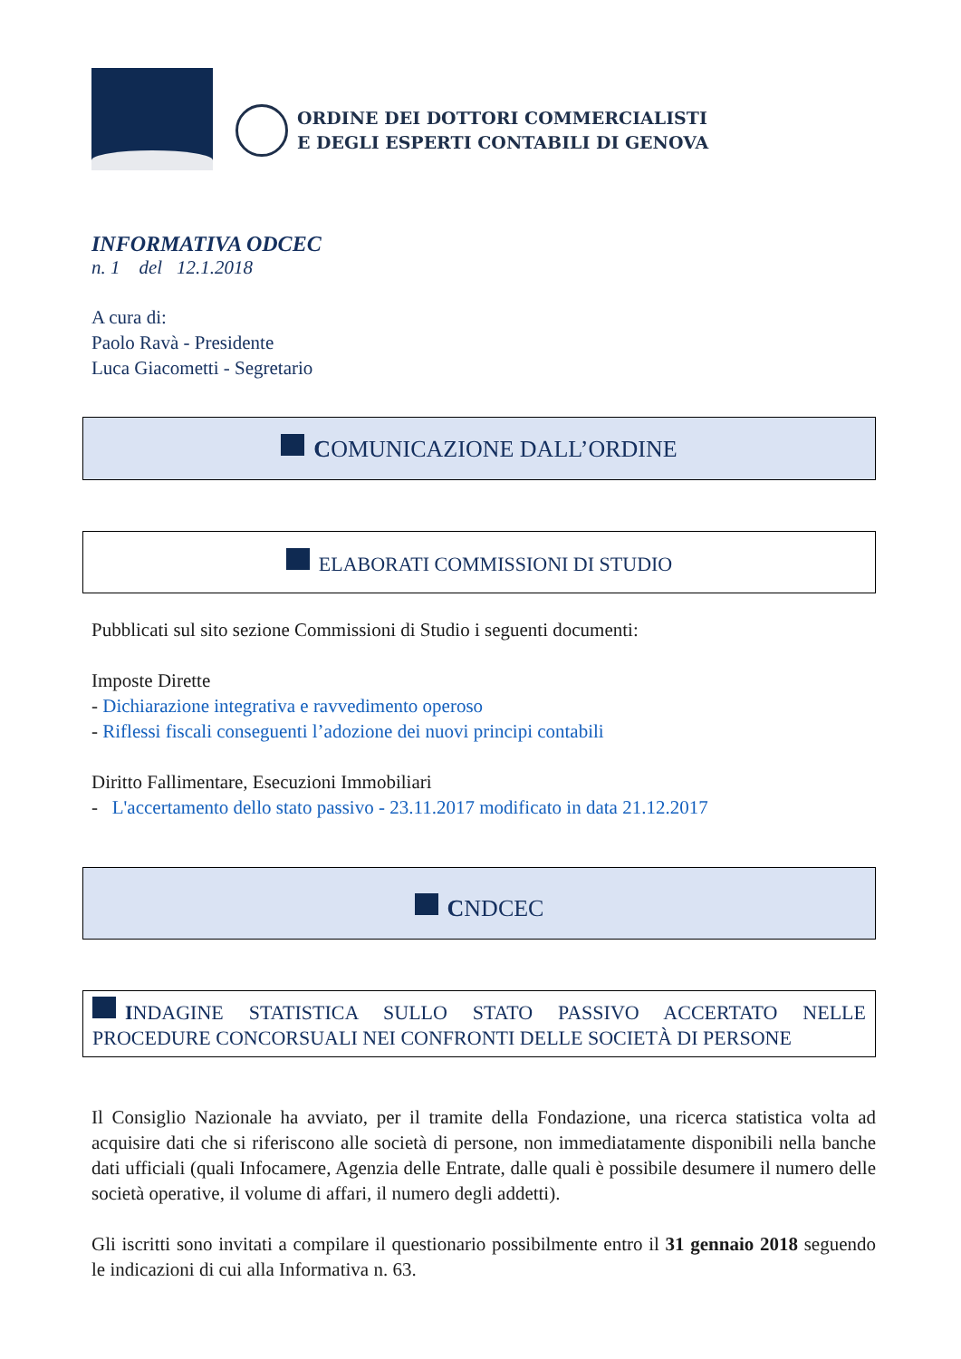ORDINE DEI DOTTORI COMMERCIALISTI
E DEGLI ESPERTI CONTABILI DI GENOVA
INFORMATIVA ODCEC
n. 1 del 12.1.2018
A cura di:
Paolo Ravà - Presidente
Luca Giacometti - Segretario
COMUNICAZIONE DALL’ORDINE
ELABORATI COMMISSIONI DI STUDIO
Pubblicati sul sito sezione Commissioni di Studio i seguenti documenti:
Imposte Dirette
- Dichiarazione integrativa e ravvedimento operoso
- Riflessi fiscali conseguenti l’adozione dei nuovi principi contabili
Diritto Fallimentare, Esecuzioni Immobiliari
- L'accertamento dello stato passivo - 23.11.2017 modificato in data 21.12.2017
CNDCEC
INDAGINE STATISTICA SULLO STATO PASSIVO ACCERTATO NELLE PROCEDURE CONCORSUALI NEI CONFRONTI DELLE SOCIETÀ DI PERSONE
Il Consiglio Nazionale ha avviato, per il tramite della Fondazione, una ricerca statistica volta ad acquisire dati che si riferiscono alle società di persone, non immediatamente disponibili nella banche dati ufficiali (quali Infocamere, Agenzia delle Entrate, dalle quali è possibile desumere il numero delle società operative, il volume di affari, il numero degli addetti).
Gli iscritti sono invitati a compilare il questionario possibilmente entro il 31 gennaio 2018 seguendo le indicazioni di cui alla Informativa n. 63.